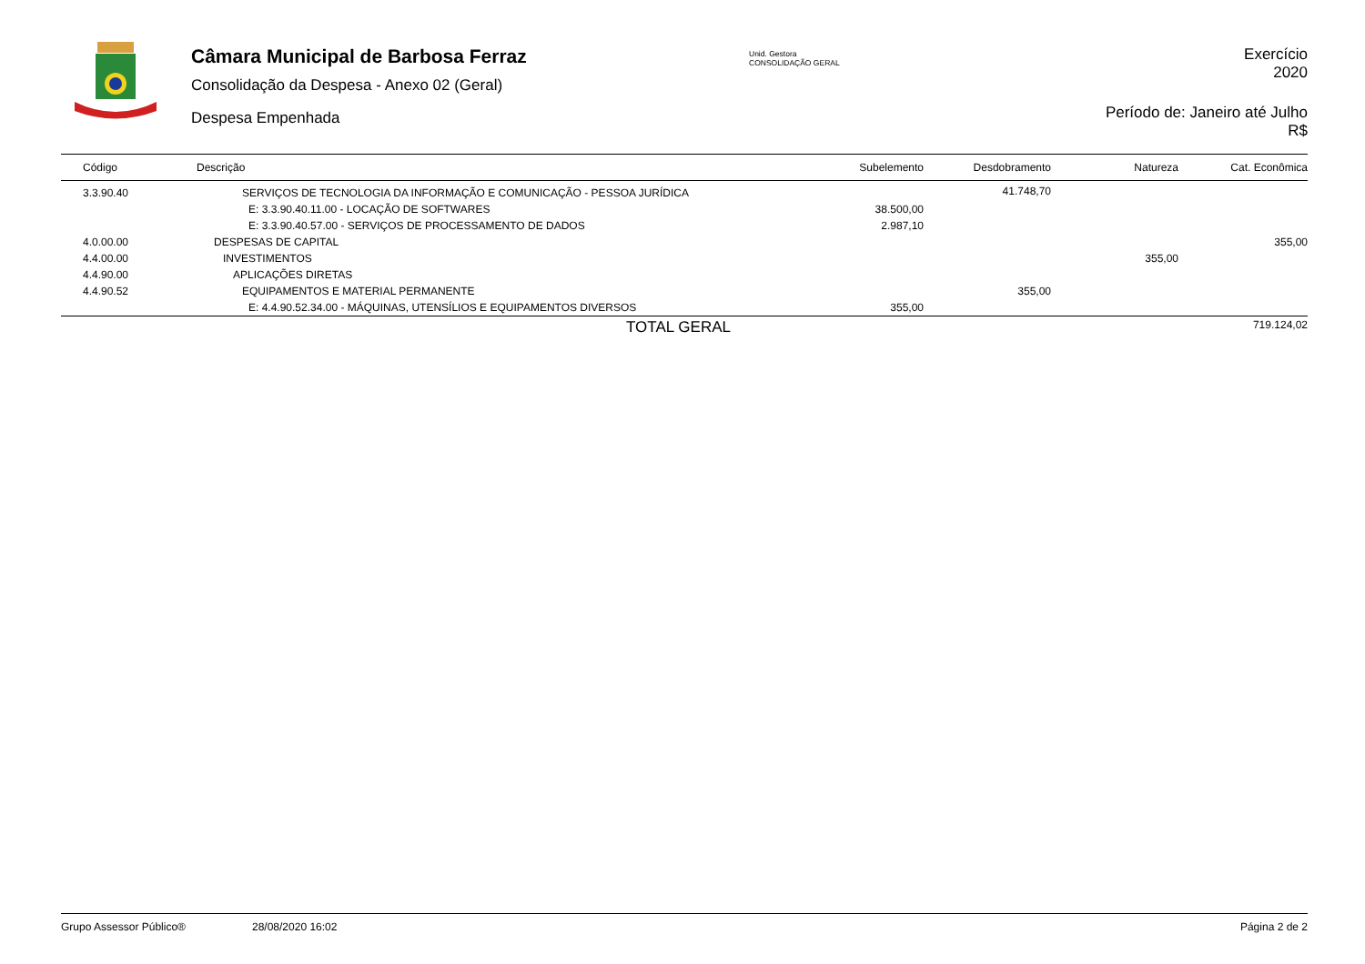Câmara Municipal de Barbosa Ferraz
Consolidação da Despesa - Anexo 02 (Geral)
Despesa Empenhada
Unid. Gestora
CONSOLIDAÇÃO GERAL
Exercício
2020
Período de: Janeiro até Julho
R$
| Código | Descrição | Subelemento | Desdobramento | Natureza | Cat. Econômica |
| --- | --- | --- | --- | --- | --- |
| 3.3.90.40 | SERVIÇOS DE TECNOLOGIA DA INFORMAÇÃO E COMUNICAÇÃO - PESSOA JURÍDICA | | 41.748,70 | | |
| | E: 3.3.90.40.11.00 - LOCAÇÃO DE SOFTWARES | 38.500,00 | | | |
| | E: 3.3.90.40.57.00 - SERVIÇOS DE PROCESSAMENTO DE DADOS | 2.987,10 | | | |
| 4.0.00.00 | DESPESAS DE CAPITAL | | | | 355,00 |
| 4.4.00.00 | INVESTIMENTOS | | | 355,00 | |
| 4.4.90.00 | APLICAÇÕES DIRETAS | | | | |
| 4.4.90.52 | EQUIPAMENTOS E MATERIAL PERMANENTE | | 355,00 | | |
| | E: 4.4.90.52.34.00 - MÁQUINAS, UTENSÍLIOS E EQUIPAMENTOS DIVERSOS | 355,00 | | | |
| | TOTAL GERAL | | | | 719.124,02 |
Grupo Assessor Público® 28/08/2020 16:02 Página 2 de 2